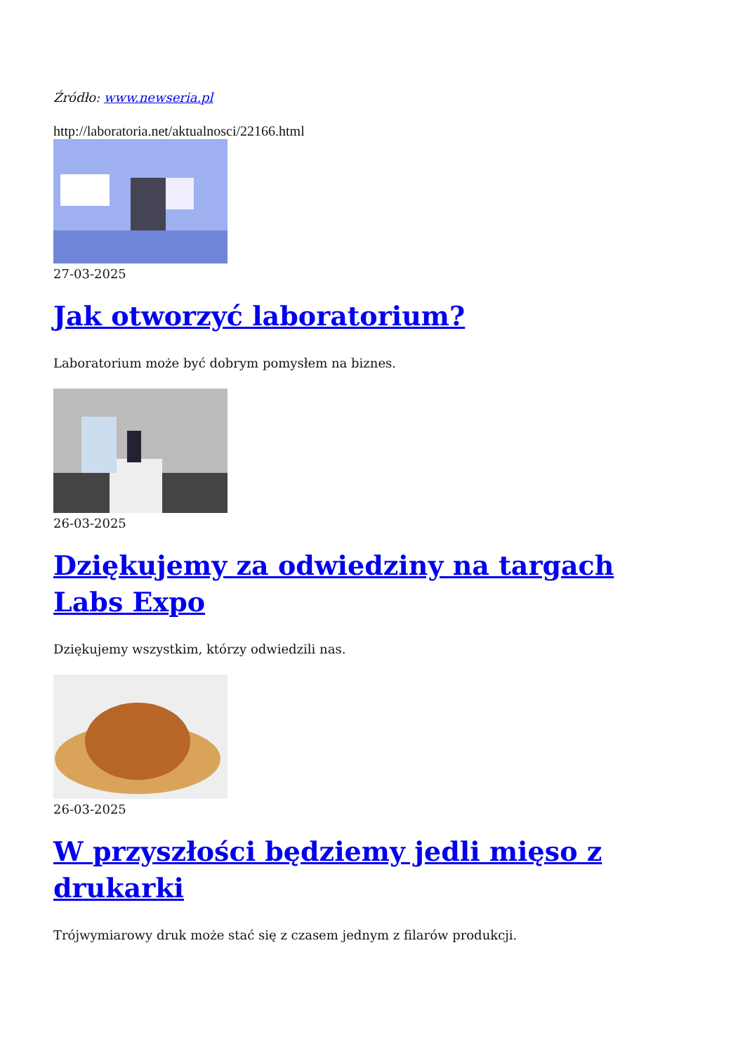Źródło: www.newseria.pl
http://laboratoria.net/aktualnosci/22166.html
27-03-2025
Jak otworzyć laboratorium?
Laboratorium może być dobrym pomysłem na biznes.
26-03-2025
Dziękujemy za odwiedziny na targach Labs Expo
Dziękujemy wszystkim, którzy odwiedzili nas.
26-03-2025
W przyszłości będziemy jedli mięso z drukarki
Trójwymiarowy druk może stać się z czasem jednym z filarów produkcji.